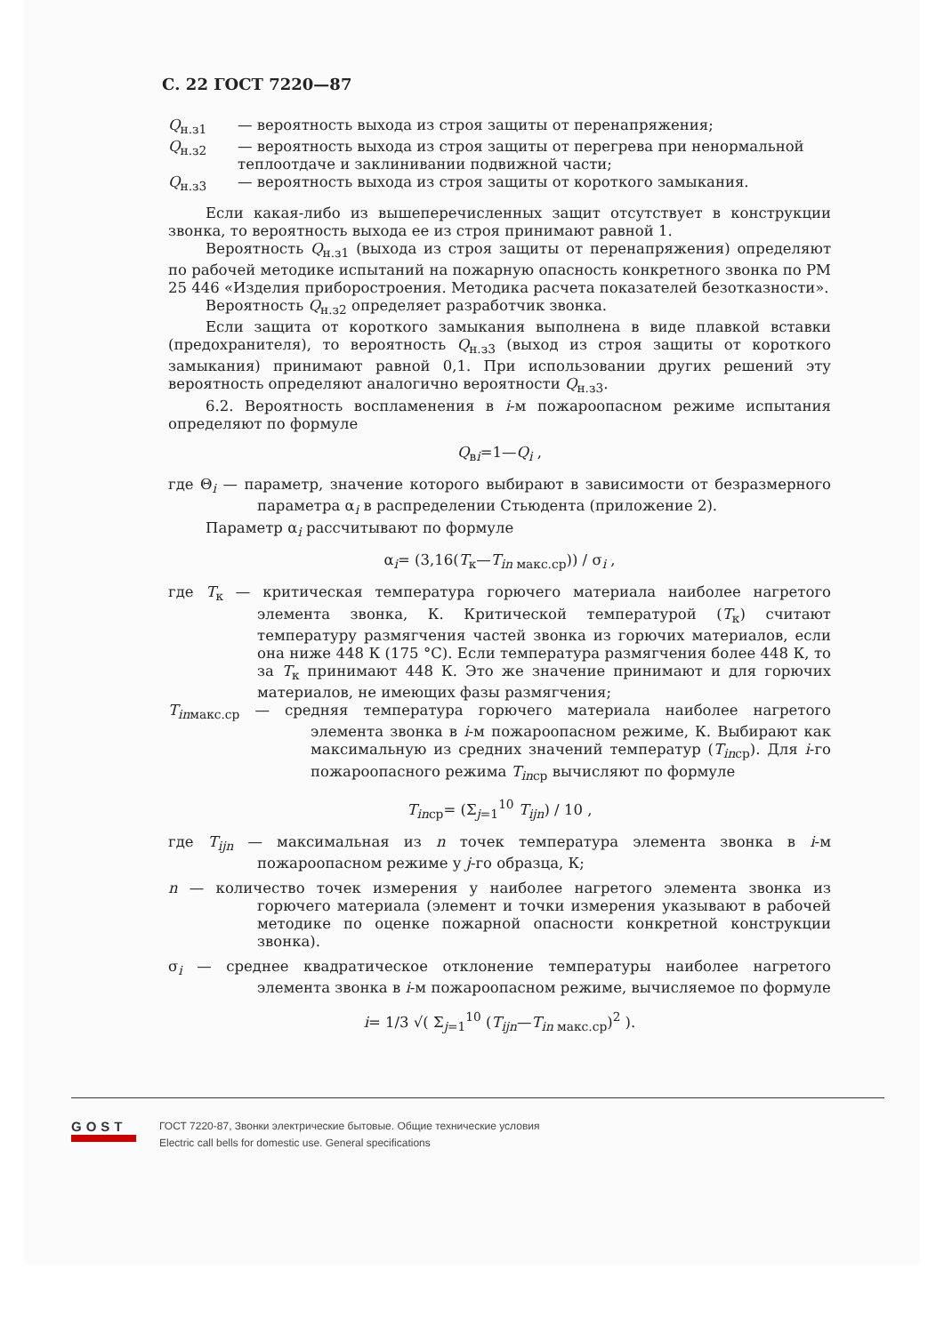С. 22 ГОСТ 7220—87
Q<sub>н.з1</sub> — вероятность выхода из строя защиты от перенапряжения;
Q<sub>н.з2</sub> — вероятность выхода из строя защиты от перегрева при ненормальной теплоотдаче и заклинивании подвижной части;
Q<sub>н.з3</sub> — вероятность выхода из строя защиты от короткого замыкания.
Если какая-либо из вышеперечисленных защит отсутствует в конструкции звонка, то вероятность выхода ее из строя принимают равной 1.
Вероятность Q<sub>н.з1</sub> (выхода из строя защиты от перенапряжения) определяют по рабочей методике испытаний на пожарную опасность конкретного звонка по РМ 25 446 «Изделия приборостроения. Методика расчета показателей безотказности».
Вероятность Q<sub>н.з2</sub> определяет разработчик звонка.
Если защита от короткого замыкания выполнена в виде плавкой вставки (предохранителя), то вероятность Q<sub>н.з3</sub> (выход из строя защиты от короткого замыкания) принимают равной 0,1. При использовании других решений эту вероятность определяют аналогично вероятности Q<sub>н.з3</sub>.
6.2. Вероятность воспламенения в i-м пожароопасном режиме испытания определяют по формуле
Q<sub>вi</sub>=1—Q<sub>i</sub> ,
где Θ<sub>i</sub> — параметр, значение которого выбирают в зависимости от безразмерного параметра α<sub>i</sub> в распределении Стьюдента (приложение 2).
Параметр α<sub>i</sub> рассчитывают по формуле
α<sub>i</sub>= (3,16(T<sub>к</sub>—T<sub>in макс.ср</sub>)) / σ<sub>i</sub> ,
где T<sub>к</sub> — критическая температура горючего материала наиболее нагретого элемента звонка, К. Критической температурой (T<sub>к</sub>) считают температуру размягчения частей звонка из горючих материалов, если она ниже 448 К (175 °С). Если температура размягчения более 448 К, то за T<sub>к</sub> принимают 448 К. Это же значение принимают и для горючих материалов, не имеющих фазы размягчения;
T<sub>inмакс.ср</sub> — средняя температура горючего материала наиболее нагретого элемента звонка в i-м пожароопасном режиме, К. Выбирают как максимальную из средних значений температур (T<sub>inср</sub>). Для i-го пожароопасного режима T<sub>inср</sub> вычисляют по формуле
T<sub>inср</sub>= (Σ<sub>j=1</sub><sup>10</sup> T<sub>ijn</sub>) / 10 ,
где T<sub>ijn</sub> — максимальная из n точек температура элемента звонка в i-м пожароопасном режиме у j-го образца, К;
n — количество точек измерения у наиболее нагретого элемента звонка из горючего материала (элемент и точки измерения указывают в рабочей методике по оценке пожарной опасности конкретной конструкции звонка).
σ<sub>i</sub> — среднее квадратическое отклонение температуры наиболее нагретого элемента звонка в i-м пожароопасном режиме, вычисляемое по формуле
i= 1/3 √( Σ<sub>j=1</sub><sup>10</sup> (T<sub>ijn</sub>—T<sub>in макс.ср</sub>)<sup>2</sup> ).
GOST
ГОСТ 7220-87, Звонки электрические бытовые. Общие технические условия
Electric call bells for domestic use. General specifications